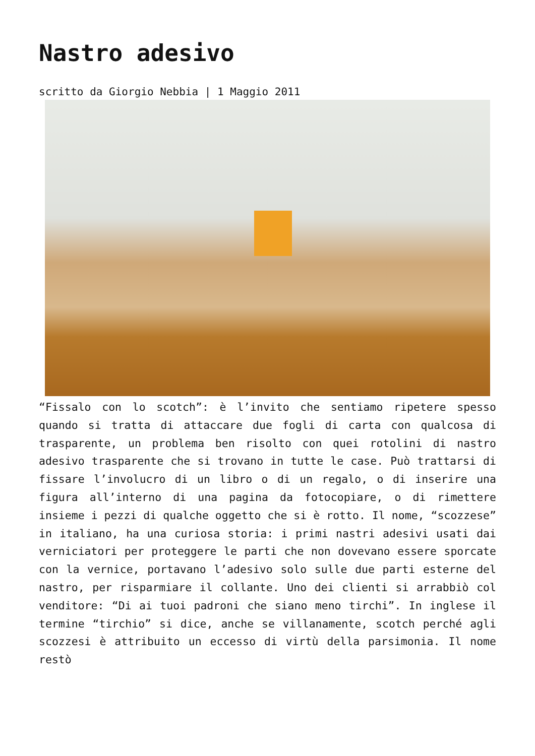Nastro adesivo
scritto da Giorgio Nebbia | 1 Maggio 2011
“Fissalo con lo scotch”: è l’invito che sentiamo ripetere spesso quando si tratta di attaccare due fogli di carta con qualcosa di trasparente, un problema ben risolto con quei rotolini di nastro adesivo trasparente che si trovano in tutte le case. Può trattarsi di fissare l’involucro di un libro o di un regalo, o di inserire una figura all’interno di una pagina da fotocopiare, o di rimettere insieme i pezzi di qualche oggetto che si è rotto. Il nome, “scozzese” in italiano, ha una curiosa storia: i primi nastri adesivi usati dai verniciatori per proteggere le parti che non dovevano essere sporcate con la vernice, portavano l’adesivo solo sulle due parti esterne del nastro, per risparmiare il collante. Uno dei clienti si arrabbiò col venditore: “Di ai tuoi padroni che siano meno tirchi”. In inglese il termine “tirchio” si dice, anche se villanamente, scotch perché agli scozzesi è attribuito un eccesso di virtù della parsimonia. Il nome restò